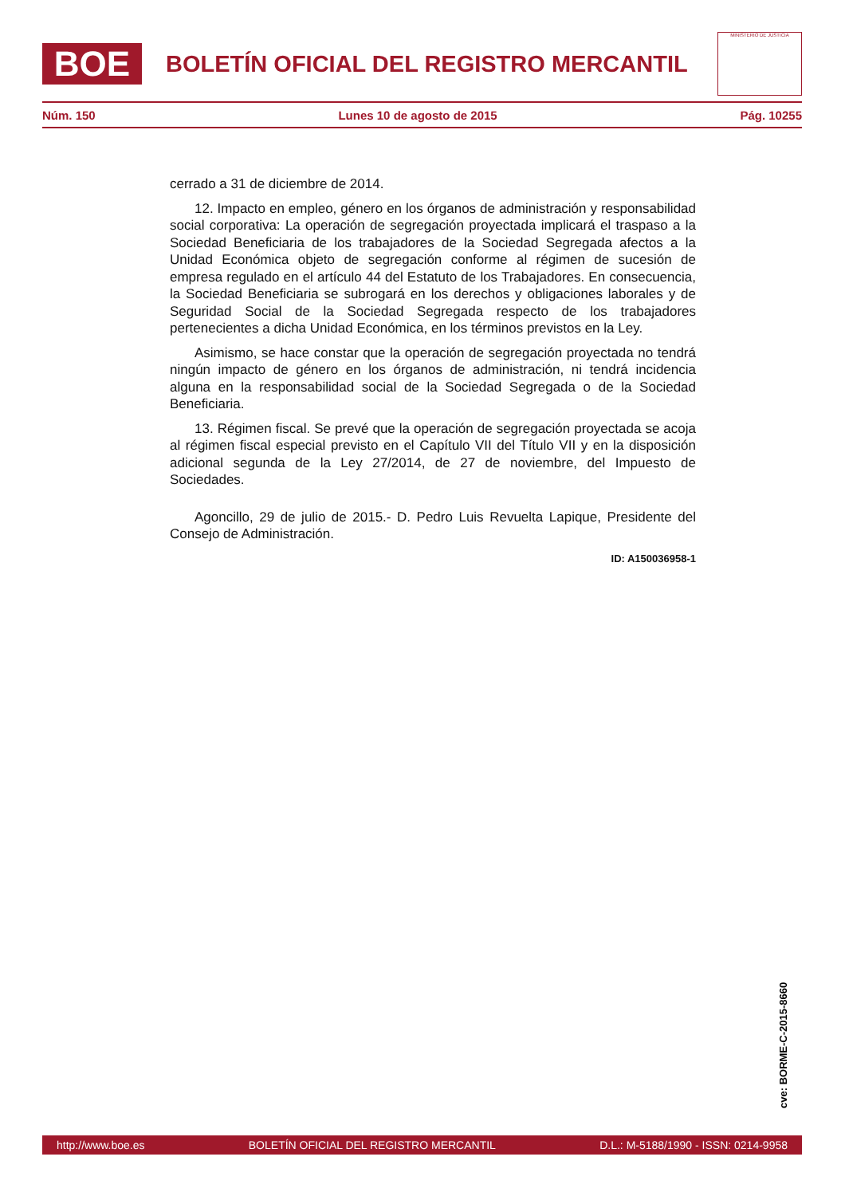BOE
BOLETÍN OFICIAL DEL REGISTRO MERCANTIL
MINISTERIO DE JUSTICIA
Núm. 150 Lunes 10 de agosto de 2015 Pág. 10255
cerrado a 31 de diciembre de 2014.
12. Impacto en empleo, género en los órganos de administración y responsabilidad social corporativa: La operación de segregación proyectada implicará el traspaso a la Sociedad Beneficiaria de los trabajadores de la Sociedad Segregada afectos a la Unidad Económica objeto de segregación conforme al régimen de sucesión de empresa regulado en el artículo 44 del Estatuto de los Trabajadores. En consecuencia, la Sociedad Beneficiaria se subrogará en los derechos y obligaciones laborales y de Seguridad Social de la Sociedad Segregada respecto de los trabajadores pertenecientes a dicha Unidad Económica, en los términos previstos en la Ley.
Asimismo, se hace constar que la operación de segregación proyectada no tendrá ningún impacto de género en los órganos de administración, ni tendrá incidencia alguna en la responsabilidad social de la Sociedad Segregada o de la Sociedad Beneficiaria.
13. Régimen fiscal. Se prevé que la operación de segregación proyectada se acoja al régimen fiscal especial previsto en el Capítulo VII del Título VII y en la disposición adicional segunda de la Ley 27/2014, de 27 de noviembre, del Impuesto de Sociedades.
Agoncillo, 29 de julio de 2015.- D. Pedro Luis Revuelta Lapique, Presidente del Consejo de Administración.
ID: A150036958-1
cve: BORME-C-2015-8660
http://www.boe.es BOLETÍN OFICIAL DEL REGISTRO MERCANTIL D.L.: M-5188/1990 - ISSN: 0214-9958